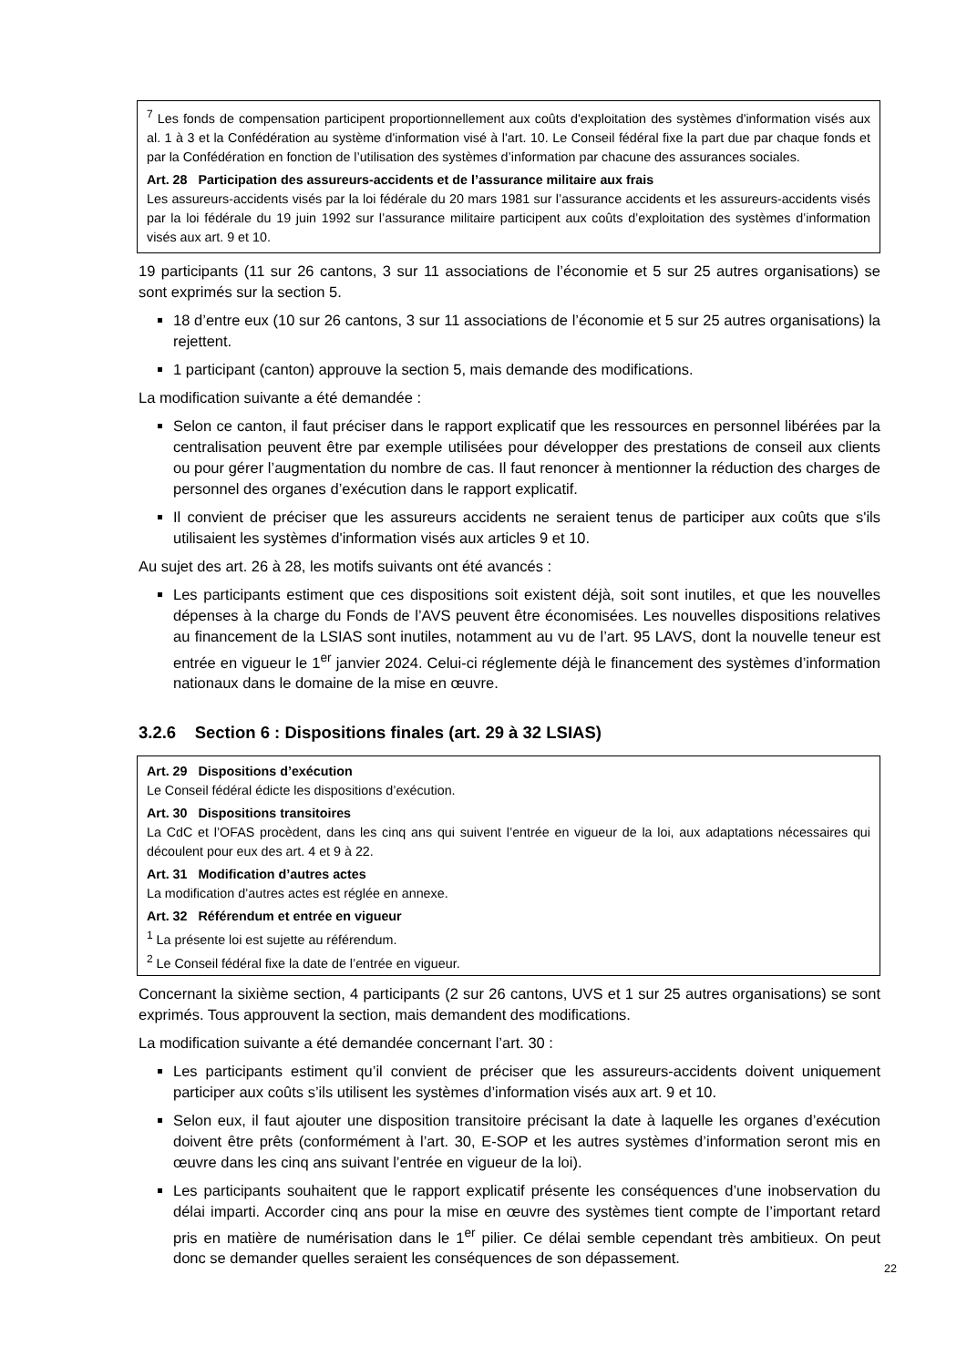<sup>7</sup> Les fonds de compensation participent proportionnellement aux coûts d'exploitation des systèmes d'information visés aux al. 1 à 3 et la Confédération au système d'information visé à l'art. 10. Le Conseil fédéral fixe la part due par chaque fonds et par la Confédération en fonction de l’utilisation des systèmes d’information par chacune des assurances sociales.
Art. 28 Participation des assureurs-accidents et de l’assurance militaire aux frais
Les assureurs-accidents visés par la loi fédérale du 20 mars 1981 sur l’assurance accidents et les assureurs-accidents visés par la loi fédérale du 19 juin 1992 sur l’assurance militaire participent aux coûts d’exploitation des systèmes d’information visés aux art. 9 et 10.
19 participants (11 sur 26 cantons, 3 sur 11 associations de l’économie et 5 sur 25 autres organisations) se sont exprimés sur la section 5.
18 d’entre eux (10 sur 26 cantons, 3 sur 11 associations de l’économie et 5 sur 25 autres organisations) la rejettent.
1 participant (canton) approuve la section 5, mais demande des modifications.
La modification suivante a été demandée :
Selon ce canton, il faut préciser dans le rapport explicatif que les ressources en personnel libérées par la centralisation peuvent être par exemple utilisées pour développer des prestations de conseil aux clients ou pour gérer l’augmentation du nombre de cas. Il faut renoncer à mentionner la réduction des charges de personnel des organes d’exécution dans le rapport explicatif.
Il convient de préciser que les assureurs accidents ne seraient tenus de participer aux coûts que s'ils utilisaient les systèmes d'information visés aux articles 9 et 10.
Au sujet des art. 26 à 28, les motifs suivants ont été avancés :
Les participants estiment que ces dispositions soit existent déjà, soit sont inutiles, et que les nouvelles dépenses à la charge du Fonds de l’AVS peuvent être économisées. Les nouvelles dispositions relatives au financement de la LSIAS sont inutiles, notamment au vu de l’art. 95 LAVS, dont la nouvelle teneur est entrée en vigueur le 1<sup>er</sup> janvier 2024. Celui-ci réglemente déjà le financement des systèmes d’information nationaux dans le domaine de la mise en œuvre.
3.2.6 Section 6 : Dispositions finales (art. 29 à 32 LSIAS)
Art. 29 Dispositions d’exécution
Le Conseil fédéral édicte les dispositions d’exécution.
Art. 30 Dispositions transitoires
La CdC et l’OFAS procèdent, dans les cinq ans qui suivent l’entrée en vigueur de la loi, aux adaptations nécessaires qui découlent pour eux des art. 4 et 9 à 22.
Art. 31 Modification d’autres actes
La modification d’autres actes est réglée en annexe.
Art. 32 Référendum et entrée en vigueur
<sup>1</sup> La présente loi est sujette au référendum.
<sup>2</sup> Le Conseil fédéral fixe la date de l’entrée en vigueur.
Concernant la sixième section, 4 participants (2 sur 26 cantons, UVS et 1 sur 25 autres organisations) se sont exprimés. Tous approuvent la section, mais demandent des modifications.
La modification suivante a été demandée concernant l’art. 30 :
Les participants estiment qu’il convient de préciser que les assureurs-accidents doivent uniquement participer aux coûts s’ils utilisent les systèmes d’information visés aux art. 9 et 10.
Selon eux, il faut ajouter une disposition transitoire précisant la date à laquelle les organes d’exécution doivent être prêts (conformément à l’art. 30, E-SOP et les autres systèmes d’information seront mis en œuvre dans les cinq ans suivant l’entrée en vigueur de la loi).
Les participants souhaitent que le rapport explicatif présente les conséquences d’une inobservation du délai imparti. Accorder cinq ans pour la mise en œuvre des systèmes tient compte de l’important retard pris en matière de numérisation dans le 1<sup>er</sup> pilier. Ce délai semble cependant très ambitieux. On peut donc se demander quelles seraient les conséquences de son dépassement.
22